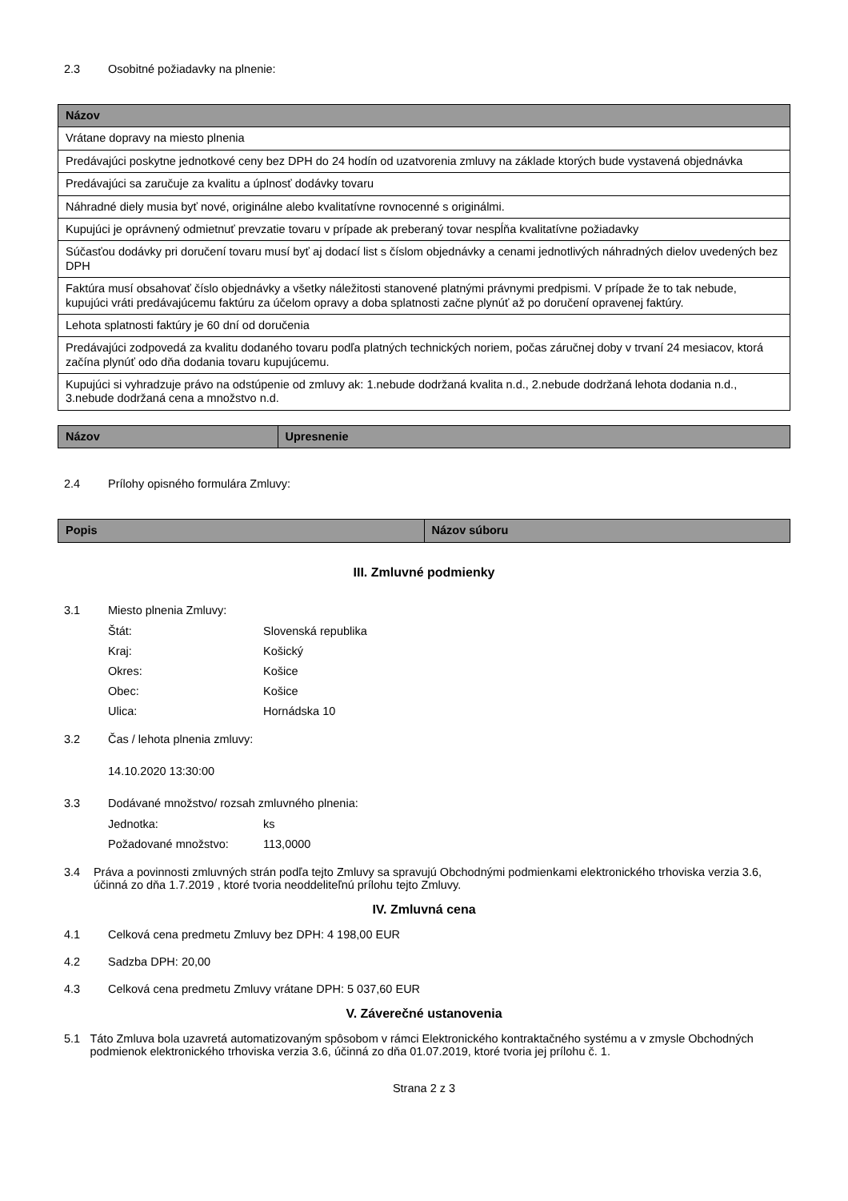2.3 Osobitné požiadavky na plnenie:
| Názov |
| --- |
| Vrátane dopravy na miesto plnenia |
| Predávajúci poskytne jednotkové ceny bez DPH do 24 hodín od uzatvorenia zmluvy na základe ktorých bude vystavená objednávka |
| Predávajúci sa zaručuje za kvalitu a úplnosť dodávky tovaru |
| Náhradné diely musia byť nové, originálne alebo kvalitatívne rovnocenné s originálmi. |
| Kupujúci je oprávnený odmietnuť prevzatie tovaru v prípade ak preberaný tovar nespĺňa kvalitatívne požiadavky |
| Súčasťou dodávky pri doručení tovaru musí byť aj dodací list s číslom objednávky a cenami jednotlivých náhradných dielov uvedených bez DPH |
| Faktúra musí obsahovať číslo objednávky a všetky náležitosti stanovené platnými právnymi predpismi. V prípade že to tak nebude, kupujúci vráti predávajúcemu faktúru za účelom opravy a doba splatnosti začne plynúť až po doručení opravenej faktúry. |
| Lehota splatnosti faktúry je 60 dní od doručenia |
| Predávajúci zodpovedá za kvalitu dodaného tovaru podľa platných technických noriem, počas záručnej doby v trvaní 24 mesiacov, ktorá začína plynúť odo dňa dodania tovaru kupujúcemu. |
| Kupujúci si vyhradzuje právo na odstúpenie od zmluvy ak: 1.nebude dodržaná kvalita n.d., 2.nebude dodržaná lehota dodania n.d., 3.nebude dodržaná cena a množstvo n.d. |
| Názov | Upresnenie |
| --- | --- |
2.4 Prílohy opisného formulára Zmluvy:
| Popis | Názov súboru |
| --- | --- |
III. Zmluvné podmienky
3.1 Miesto plnenia Zmluvy:
Štát: Slovenská republika
Kraj: Košický
Okres: Košice
Obec: Košice
Ulica: Hornádska 10
3.2 Čas / lehota plnenia zmluvy:
14.10.2020 13:30:00
3.3 Dodávané množstvo/ rozsah zmluvného plnenia:
Jednotka: ks
Požadované množstvo: 113,0000
3.4 Práva a povinnosti zmluvných strán podľa tejto Zmluvy sa spravujú Obchodnými podmienkami elektronického trhoviska verzia 3.6, účinná zo dňa 1.7.2019 , ktoré tvoria neoddeliteľnú prílohu tejto Zmluvy.
IV. Zmluvná cena
4.1 Celková cena predmetu Zmluvy bez DPH: 4 198,00 EUR
4.2 Sadzba DPH: 20,00
4.3 Celková cena predmetu Zmluvy vrátane DPH: 5 037,60 EUR
V. Záverečné ustanovenia
5.1 Táto Zmluva bola uzavretá automatizovaným spôsobom v rámci Elektronického kontraktačného systému a v zmysle Obchodných podmienok elektronického trhoviska verzia 3.6, účinná zo dňa 01.07.2019, ktoré tvoria jej prílohu č. 1.
Strana 2 z 3